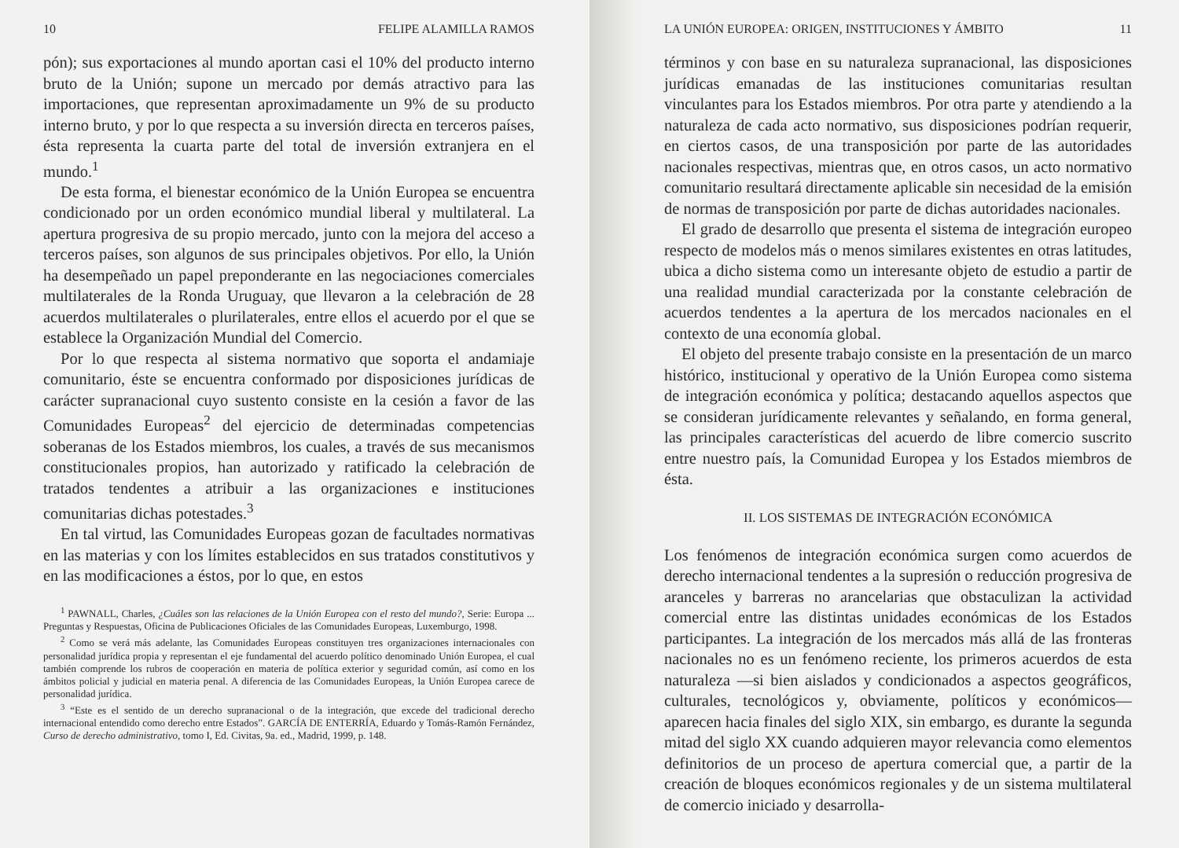10 FELIPE ALAMILLA RAMOS
pón); sus exportaciones al mundo aportan casi el 10% del producto interno bruto de la Unión; supone un mercado por demás atractivo para las importaciones, que representan aproximadamente un 9% de su producto interno bruto, y por lo que respecta a su inversión directa en terceros países, ésta representa la cuarta parte del total de inversión extranjera en el mundo.<sup>1</sup>
De esta forma, el bienestar económico de la Unión Europea se encuentra condicionado por un orden económico mundial liberal y multilateral. La apertura progresiva de su propio mercado, junto con la mejora del acceso a terceros países, son algunos de sus principales objetivos. Por ello, la Unión ha desempeñado un papel preponderante en las negociaciones comerciales multilaterales de la Ronda Uruguay, que llevaron a la celebración de 28 acuerdos multilaterales o plurilaterales, entre ellos el acuerdo por el que se establece la Organización Mundial del Comercio.
Por lo que respecta al sistema normativo que soporta el andamiaje comunitario, éste se encuentra conformado por disposiciones jurídicas de carácter supranacional cuyo sustento consiste en la cesión a favor de las Comunidades Europeas<sup>2</sup> del ejercicio de determinadas competencias soberanas de los Estados miembros, los cuales, a través de sus mecanismos constitucionales propios, han autorizado y ratificado la celebración de tratados tendentes a atribuir a las organizaciones e instituciones comunitarias dichas potestades.<sup>3</sup>
En tal virtud, las Comunidades Europeas gozan de facultades normativas en las materias y con los límites establecidos en sus tratados constitutivos y en las modificaciones a éstos, por lo que, en estos
<sup>1</sup> PAWNALL, Charles, ¿Cuáles son las relaciones de la Unión Europea con el resto del mundo?, Serie: Europa ... Preguntas y Respuestas, Oficina de Publicaciones Oficiales de las Comunidades Europeas, Luxemburgo, 1998.
<sup>2</sup> Como se verá más adelante, las Comunidades Europeas constituyen tres organizaciones internacionales con personalidad jurídica propia y representan el eje fundamental del acuerdo político denominado Unión Europea, el cual también comprende los rubros de cooperación en materia de política exterior y seguridad común, así como en los ámbitos policial y judicial en materia penal. A diferencia de las Comunidades Europeas, la Unión Europea carece de personalidad jurídica.
<sup>3</sup> “Este es el sentido de un derecho supranacional o de la integración, que excede del tradicional derecho internacional entendido como derecho entre Estados”. GARCÍA DE ENTERRÍA, Eduardo y Tomás-Ramón Fernández, Curso de derecho administrativo, tomo I, Ed. Civitas, 9a. ed., Madrid, 1999, p. 148.
LA UNIÓN EUROPEA: ORIGEN, INSTITUCIONES Y ÁMBITO 11
términos y con base en su naturaleza supranacional, las disposiciones jurídicas emanadas de las instituciones comunitarias resultan vinculantes para los Estados miembros. Por otra parte y atendiendo a la naturaleza de cada acto normativo, sus disposiciones podrían requerir, en ciertos casos, de una transposición por parte de las autoridades nacionales respectivas, mientras que, en otros casos, un acto normativo comunitario resultará directamente aplicable sin necesidad de la emisión de normas de transposición por parte de dichas autoridades nacionales.
El grado de desarrollo que presenta el sistema de integración europeo respecto de modelos más o menos similares existentes en otras latitudes, ubica a dicho sistema como un interesante objeto de estudio a partir de una realidad mundial caracterizada por la constante celebración de acuerdos tendentes a la apertura de los mercados nacionales en el contexto de una economía global.
El objeto del presente trabajo consiste en la presentación de un marco histórico, institucional y operativo de la Unión Europea como sistema de integración económica y política; destacando aquellos aspectos que se consideran jurídicamente relevantes y señalando, en forma general, las principales características del acuerdo de libre comercio suscrito entre nuestro país, la Comunidad Europea y los Estados miembros de ésta.
II. LOS SISTEMAS DE INTEGRACIÓN ECONÓMICA
Los fenómenos de integración económica surgen como acuerdos de derecho internacional tendentes a la supresión o reducción progresiva de aranceles y barreras no arancelarias que obstaculizan la actividad comercial entre las distintas unidades económicas de los Estados participantes. La integración de los mercados más allá de las fronteras nacionales no es un fenómeno reciente, los primeros acuerdos de esta naturaleza —si bien aislados y condicionados a aspectos geográficos, culturales, tecnológicos y, obviamente, políticos y económicos— aparecen hacia finales del siglo XIX, sin embargo, es durante la segunda mitad del siglo XX cuando adquieren mayor relevancia como elementos definitorios de un proceso de apertura comercial que, a partir de la creación de bloques económicos regionales y de un sistema multilateral de comercio iniciado y desarrolla-